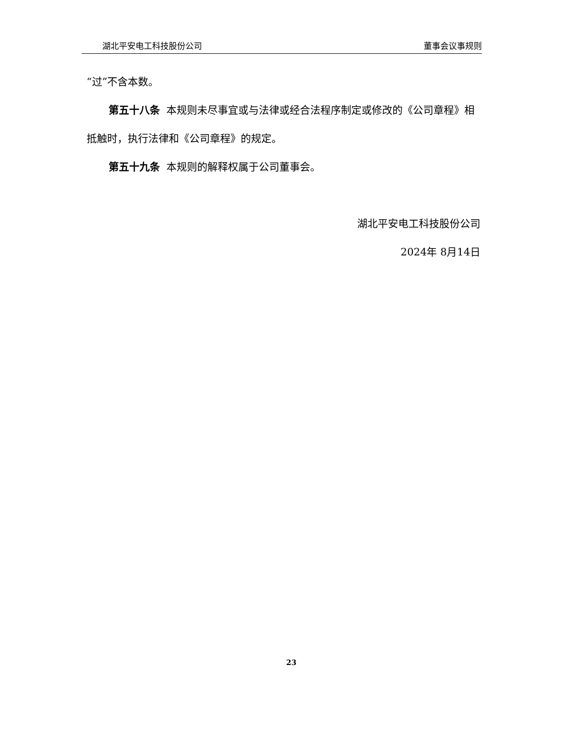湖北平安电工科技股份公司 董事会议事规则
“过”不含本数。
第五十八条 本规则未尽事宜或与法律或经合法程序制定或修改的《公司章程》相抵触时，执行法律和《公司章程》的规定。
第五十九条 本规则的解释权属于公司董事会。
湖北平安电工科技股份公司
2024年 8月14日
23